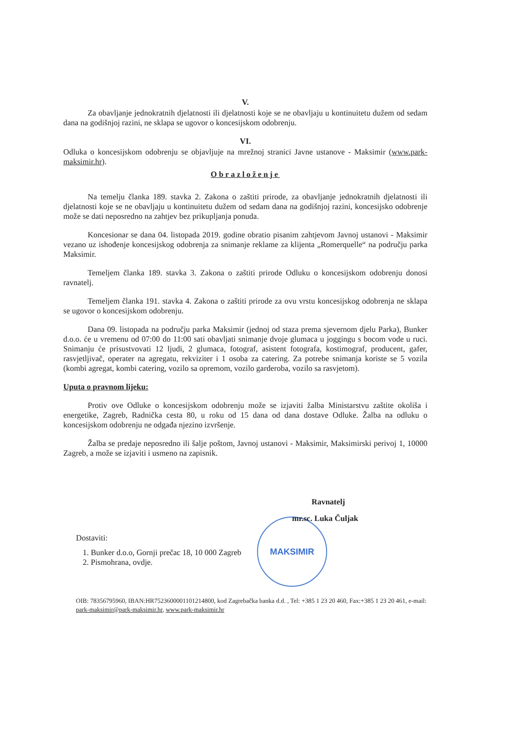MAKSIMIR
V.
Za obavljanje jednokratnih djelatnosti ili djelatnosti koje se ne obavljaju u kontinuitetu dužem od sedam dana na godišnjoj razini, ne sklapa se ugovor o koncesijskom odobrenju.
VI.
Odluka o koncesijskom odobrenju se objavljuje na mrežnoj stranici Javne ustanove - Maksimir (www.park-maksimir.hr).
Obrazloženje
Na temelju članka 189. stavka 2. Zakona o zaštiti prirode, za obavljanje jednokratnih djelatnosti ili djelatnosti koje se ne obavljaju u kontinuitetu dužem od sedam dana na godišnjoj razini, koncesijsko odobrenje može se dati neposredno na zahtjev bez prikupljanja ponuda.
Koncesionar se dana 04. listopada 2019. godine obratio pisanim zahtjevom Javnoj ustanovi - Maksimir vezano uz ishođenje koncesijskog odobrenja za snimanje reklame za klijenta „Romerquelle“ na području parka Maksimir.
Temeljem članka 189. stavka 3. Zakona o zaštiti prirode Odluku o koncesijskom odobrenju donosi ravnatelj.
Temeljem članka 191. stavka 4. Zakona o zaštiti prirode za ovu vrstu koncesijskog odobrenja ne sklapa se ugovor o koncesijskom odobrenju.
Dana 09. listopada na području parka Maksimir (jednoj od staza prema sjevernom djelu Parka), Bunker d.o.o. će u vremenu od 07:00 do 11:00 sati obavljati snimanje dvoje glumaca u joggingu s bocom vode u ruci. Snimanju će prisustvovati 12 ljudi, 2 glumaca, fotograf, asistent fotografa, kostimograf, producent, gafer, rasvjetljivač, operater na agregatu, rekviziter i 1 osoba za catering. Za potrebe snimanja koriste se 5 vozila (kombi agregat, kombi catering, vozilo sa opremom, vozilo garderoba, vozilo sa rasvjetom).
Uputa o pravnom lijeku:
Protiv ove Odluke o koncesijskom odobrenju može se izjaviti žalba Ministarstvu zaštite okoliša i energetike, Zagreb, Radnička cesta 80, u roku od 15 dana od dana dostave Odluke. Žalba na odluku o koncesijskom odobrenju ne odgađa njezino izvršenje.
Žalba se predaje neposredno ili šalje poštom, Javnoj ustanovi - Maksimir, Maksimirski perivoj 1, 10000 Zagreb, a može se izjaviti i usmeno na zapisnik.
Ravnatelj
mr.sc. Luka Čuljak
Dostaviti:
1. Bunker d.o.o, Gornji prečac 18, 10 000 Zagreb
2. Pismohrana, ovdje.
OIB: 78356795960, IBAN:HR7523600001101214800, kod Zagrebačka banka d.d. , Tel: +385 1 23 20 460, Fax:+385 1 23 20 461, e-mail: park-maksimir@park-maksimir.hr, www.park-maksimir.hr